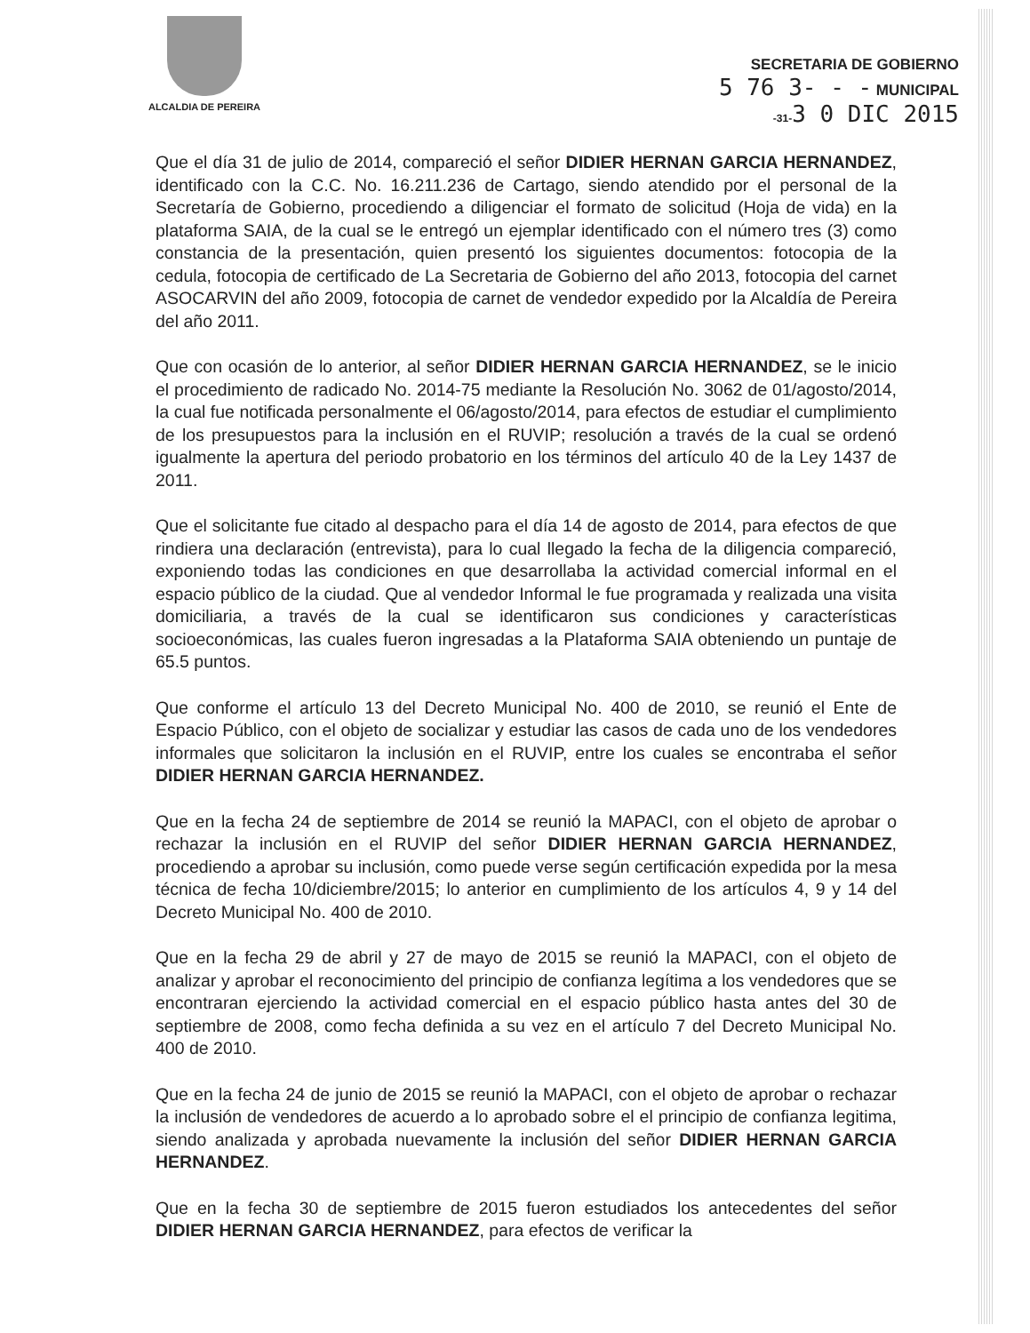ALCALDIA DE PEREIRA
SECRETARIA DE GOBIERNO
5 76 3- - - MUNICIPAL
-31-3 0 DIC 2015
Que el día 31 de julio de 2014, compareció el señor DIDIER HERNAN GARCIA HERNANDEZ, identificado con la C.C. No. 16.211.236 de Cartago, siendo atendido por el personal de la Secretaría de Gobierno, procediendo a diligenciar el formato de solicitud (Hoja de vida) en la plataforma SAIA, de la cual se le entregó un ejemplar identificado con el número tres (3) como constancia de la presentación, quien presentó los siguientes documentos: fotocopia de la cedula, fotocopia de certificado de La Secretaria de Gobierno del año 2013, fotocopia del carnet ASOCARVIN del año 2009, fotocopia de carnet de vendedor expedido por la Alcaldía de Pereira del año 2011.
Que con ocasión de lo anterior, al señor DIDIER HERNAN GARCIA HERNANDEZ, se le inicio el procedimiento de radicado No. 2014-75 mediante la Resolución No. 3062 de 01/agosto/2014, la cual fue notificada personalmente el 06/agosto/2014, para efectos de estudiar el cumplimiento de los presupuestos para la inclusión en el RUVIP; resolución a través de la cual se ordenó igualmente la apertura del periodo probatorio en los términos del artículo 40 de la Ley 1437 de 2011.
Que el solicitante fue citado al despacho para el día 14 de agosto de 2014, para efectos de que rindiera una declaración (entrevista), para lo cual llegado la fecha de la diligencia compareció, exponiendo todas las condiciones en que desarrollaba la actividad comercial informal en el espacio público de la ciudad. Que al vendedor Informal le fue programada y realizada una visita domiciliaria, a través de la cual se identificaron sus condiciones y características socioeconómicas, las cuales fueron ingresadas a la Plataforma SAIA obteniendo un puntaje de 65.5 puntos.
Que conforme el artículo 13 del Decreto Municipal No. 400 de 2010, se reunió el Ente de Espacio Público, con el objeto de socializar y estudiar las casos de cada uno de los vendedores informales que solicitaron la inclusión en el RUVIP, entre los cuales se encontraba el señor DIDIER HERNAN GARCIA HERNANDEZ.
Que en la fecha 24 de septiembre de 2014 se reunió la MAPACI, con el objeto de aprobar o rechazar la inclusión en el RUVIP del señor DIDIER HERNAN GARCIA HERNANDEZ, procediendo a aprobar su inclusión, como puede verse según certificación expedida por la mesa técnica de fecha 10/diciembre/2015; lo anterior en cumplimiento de los artículos 4, 9 y 14 del Decreto Municipal No. 400 de 2010.
Que en la fecha 29 de abril y 27 de mayo de 2015 se reunió la MAPACI, con el objeto de analizar y aprobar el reconocimiento del principio de confianza legítima a los vendedores que se encontraran ejerciendo la actividad comercial en el espacio público hasta antes del 30 de septiembre de 2008, como fecha definida a su vez en el artículo 7 del Decreto Municipal No. 400 de 2010.
Que en la fecha 24 de junio de 2015 se reunió la MAPACI, con el objeto de aprobar o rechazar la inclusión de vendedores de acuerdo a lo aprobado sobre el el principio de confianza legitima, siendo analizada y aprobada nuevamente la inclusión del señor DIDIER HERNAN GARCIA HERNANDEZ.
Que en la fecha 30 de septiembre de 2015 fueron estudiados los antecedentes del señor DIDIER HERNAN GARCIA HERNANDEZ, para efectos de verificar la